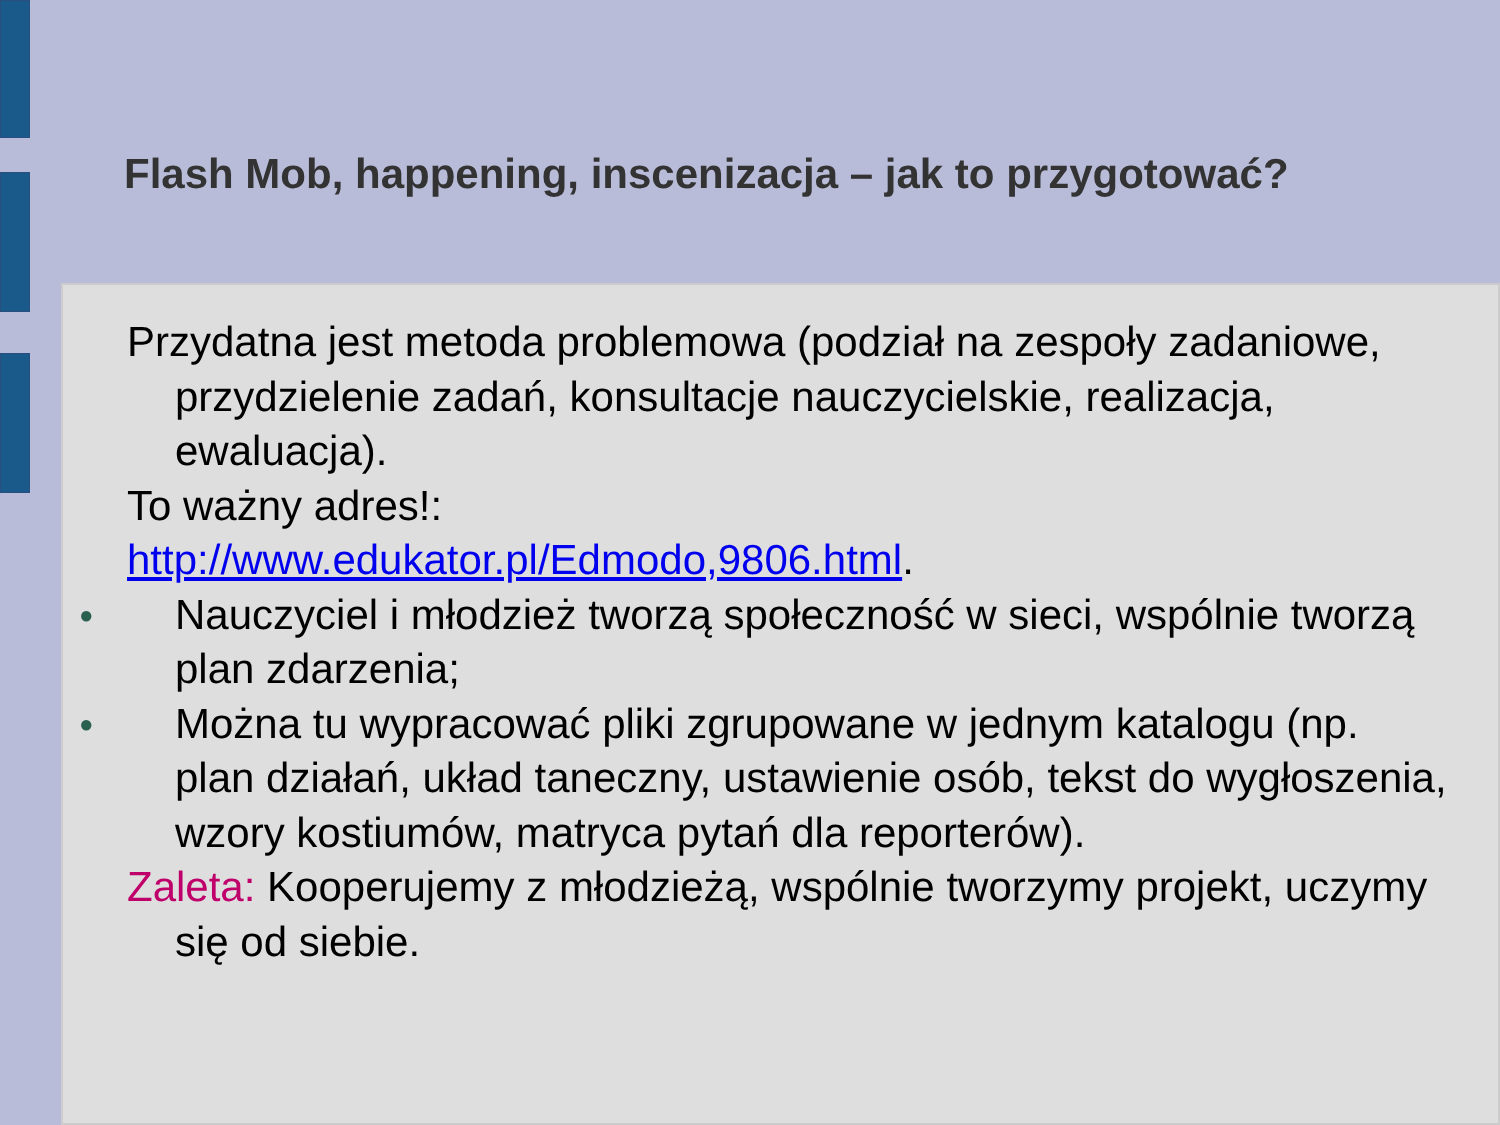Flash Mob, happening, inscenizacja – jak to przygotować?
Przydatna jest metoda problemowa (podział na zespoły zadaniowe, przydzielenie zadań, konsultacje nauczycielskie, realizacja, ewaluacja).
To ważny adres!:
http://www.edukator.pl/Edmodo,9806.html.
● Nauczyciel i młodzież tworzą społeczność w sieci, wspólnie tworzą plan zdarzenia;
● Można tu wypracować pliki zgrupowane w jednym katalogu (np. plan działań, układ taneczny, ustawienie osób, tekst do wygłoszenia, wzory kostiumów, matryca pytań dla reporterów).
Zaleta: Kooperujemy z młodzieżą, wspólnie tworzymy projekt, uczymy się od siebie.